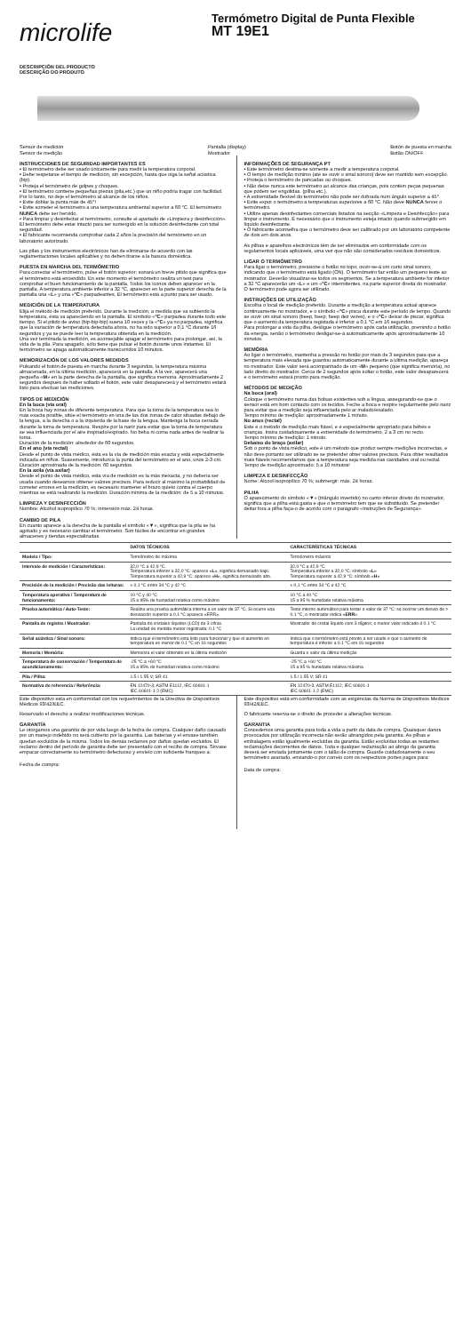microlife
Termómetro Digital de Punta Flexible
MT 19E1
DESCRIPCIÓN DEL PRODUCTO
DESCRIÇÃO DO PRODUTO
Sensor de medición
Sensor de medição Pantalla (display)
Mostrador Botón de puesta en marcha
Botão ON/OFF
INSTRUCCIONES DE SEGURIDAD IMPORTANTES ES
• El termómetro debe ser usado únicamente para medir la temperatura corporal.
• Debe respetarse el tiempo de medición, sin excepción, hasta que oiga la señal acústica (bip).
• Proteja el termómetro de golpes y choques.
• El termómetro contiene pequeñas piezas (pila,etc.) que un niño podría tragar con facilidad. Por lo tanto, no deje el termómetro al alcance de los niños.
• Evite doblar la punta más de 45°!
• Evite someter el termómetro a una temperatura ambiental superior a 60 °C. El termómetro NUNCA debe ser hervido.
• Para limpiar y desinfectar el termómetro, consulte el apartado de «Limpieza y desinfección». El termómetro debe estar intacto para ser sumergido en la solución desinfectante con total seguridad.
• El fabricante recomienda comprobar cada 2 años la precisión del termómetro en un laboratorio autorizado.
Las pilas y los instrumentos electrónicos han de eliminarse de acuerdo con las reglamentaciones locales aplicables y no deben tirarse a la basura doméstica.
PUESTA EN MARCHA DEL TERMÓMETRO
Para conectar el termómetro, pulse el botón superior; sonará un breve pitido que significa que el termómetro está encendido. En este momento el termómetro realiza un test para comprobar el buen funcionamiento de la pantalla. Todos los iconos deben aparecer en la pantalla. A temperatura ambiente inferior a 32 °C, aparecen en la parte superior derecha de la pantalla una «L» y una «°C» parpadeantes. El termómetro está a punto para ser usado.
MEDICIÓN DE LA TEMPERATURA
Elija el método de medición preferido. Durante la medición, a medida que va subiendo la temperatura, ésta va apareciendo en la pantalla. El símbolo «°C» parpadea durante todo este tiempo. Si el pitido de aviso (bip-bip-bip) suena 10 veces y la «°C» ya no parpadea, significa que la variación de temperatura detectada ahora, no ha sido superior a 0,1 °C durante 16 segundos y ya se puede leer la temperatura obtenida en la medición.
Una vez terminada la medición, es aconsejable apagar el termómetro para prolongar, así, la vida de la pila. Para apagarlo, sólo tiene que pulsar el botón durante unos instantes. El termómetro se apaga automáticamente transcurridos 10 minutos.
MEMORIZACIÓN DE LOS VALORES MEDIDOS
Pulsando el botón de puesta en marcha durante 3 segundos, la temperatura máxima almacenada, en la última medición, aparecerá en la pantalla. A la vez, aparecerá una pequeña «M» en la parte derecha de la pantalla, que significa memoria. Aproximadamente 2 segundos después de haber soltado el botón, este valor desaparecerá y el termómetro estará listo para efectuar las mediciones.
TIPOS DE MEDICIÓN
En la boca (vía oral)
En la boca hay zonas de diferente temperatura. Para que la toma de la temperatura sea lo más exacta posible, sitúe el termómetro en una de las dos zonas de calor situadas debajo de la lengua, a la derecha o a la izquierda de la base de la lengua. Mantenga la boca cerrada durante la toma de temperatura. Respire por la nariz para evitar que la toma de temperatura se vea influenciada por el aire inspirado/expirado. No beba ni coma nada antes de realizar la toma.
Duración de la medición: alrededor de 60 segundos.
En el ano (vía rectal)
Desde el punto de vista médico, ésta es la vía de medición más exacta y está especialmente indicada en niños. Suavemente, introduzca la punta del termómetro en el ano, unos 2-3 cm. Duración aproximada de la medición: 60 segundos.
En la axila (vía axilar)
Desde el punto de vista médico, esta vía de medición es la más inexacta, y no debería ser usada cuando deseamos obtener valores precisos. Para reducir al máximo la probabilidad de cometer errores en la medición, es necesario mantener el brazo quieto contra el cuerpo mientras se está realizando la medición. Duración mínima de la medición: de 5 a 10 minutos.
LIMPIEZA Y DESINFECCIÓN
Nombre: Alcohol isopropílico 70 %; inmersión máx. 24 horas.
CAMBIO DE PILA
En cuanto aparece a la derecha de la pantalla el símbolo «▼», significa que la pila se ha agotado y es necesario cambiar el termómetro. Son fáciles de encontrar en grandes almacenes y tiendas especializadas.
INFORMAÇÕES DE SEGURANÇA PT
• Este termómetro destina-se sómente a medir a temperatura corporal.
• O tempo de medição mínimo (até se ouvir o sinal sonoro) deve ser mantido sem excepção.
• Proteja o termómetro de pancadas ou choques.
• Não deixe nunca este termómetro ao alcance das crianças, pois contém peças pequenas que podem ser engolidas. (pilha etc.).
• A extremidade flexível do termómetro não pode ser dobrada num ângulo superior a 45°.
• Evite expor o termómetro a temperaturas superiores a 60 °C. Não deve NUNCA ferver o termómetro.
• Utilize apenas desinfectantes comerciais listados na secção «Limpeza e Desinfecção» para limpar o instrumento. É necessário que o instrumento esteja intacto quando submergido em líquido desinfectante.
• O fabricante aconselha que o termómetro deve ser calibrado por um laboratório competente de dois em dois anos.
As pilhas e aparelhos electrónicos têm de ser eliminados em conformidade com os regulamentos locais aplicáveis, uma vez que não são considerados resíduos domésticos.
LIGAR O TERMÓMETRO
Para ligar o termómetro, pressione o botão no topo; ouvir-se-á um curto sinal sonoro, indicando que o termómetro está ligado (ON). O termómetro faz então um pequeno teste ao mostrador. Deverão visualizar-se todos os segmentos. Se a temperatura ambiente for inferior a 32 °C aparecerão um «L» e um «°C» intermitentes, na parte superior direita do mostrador. O termómetro pode agora ser utilizado.
INSTRUÇÕES DE UTILIZAÇÃO
Escolha o local de medição preferido. Durante a medição a temperatura actual aparece continuamente no mostrador, e o símbolo «°C» pisca durante este período de tempo. Quando se ouvir um sinal sonoro (beep, beep, beep dez vezes), e o «°C» deixar de piscar, significa que o aumento da temperatura registada é inferior a 0.1 °C em 16 segundos.
Para prolongar a vida da pilha, desligue o termómetro após cada utilização, premindo o botão da energia, senão o termómetro desligar-se-á automaticamente após aproximadamente 10 minutos.
MEMÓRIA
Ao ligar o termómetro, mantenha a pressão no botão por mais de 3 segundos para que a temperatura mais elevada que guardou automaticamente durante a ultima medição, apareça no mostrador. Este valor será acompanhado de um «M» pequeno (que significa memória), no lado direito do mostrador. Cerca de 2 segundos após soltar o botão, este valor desaparecerá e o termómetro estará pronto para medição.
MÉTODOS DE MEDIÇÃO
Na boca (oral)
Coloque o termómetro numa das bolsas existentes sob a língua, assegurando-se que o sensor está em bom contacto com os tecidos. Feche a boca e respire regularmente pelo nariz para evitar que a medição seja influenciada pelo ar inalado/exalado.
Tempo mínimo de medição: aproximadamente 1 minuto.
No anus (rectal)
Este é o método de medição mais fiável, e é especialmente apropriado para bébés e crianças. Insira cuidadosamente a extremidade do termómetro, 2 a 3 cm no recto.
Tempo mínimo de medição: 1 minuto.
Debaixo do braço (axilar)
Sob o ponto de vista médico, este é um método que produz sempre medições incorrectas, e não deve portanto ser utilizado se se pretender obter valores precisos. Para obter resultados mais fiáveis recomendamos que a temperatura seja medida nas cavidades oral ou rectal.
Tempo de medição aproximado: 5 a 10 minutos!
LIMPEZA E DESINFECÇÃO
Nome: Álcool isopropílico 70 %; submergir: máx. 24 horas.
PILHA
O aparecimento do símbolo «▼» (triângulo invertido) no canto inferior direito do mostrador, significa que a pilha está gasta e que o termómetro tem que se substituido. Se pretender deitar fora a pilha faça-o de acordo com o parágrafo «Instruções de Segurança».
| | DATOS TÉCNICOS | CARACTERÍSTICAS TÉCNICAS |
| --- | --- | --- |
| Modelo / Tipo: | Termómetro de máxima | Termómetro-máximo |
| Intervalo de medición / Características: | 32,0 °C a 42,9 °C. Temperatura inferior a 32,0 °C: aparece « L », significa demasiado bajo. Temperatura superior a 42,9 °C: aparece « H », significa demasiado alto. | 32,0 °C a 42,9 °C Temperatura inferior a 32,0 °C: símbolo « L » Temperatura superior a 42,9 °C: símbolo « H » |
| Precisión de la medición / Precisão das leituras: | ± 0,1 °C entre 34 °C y 42 °C | ± 0,1 °C entre 34 °C e 42 °C |
| Temperatura operativa / Temperatura de funcionamento: | 10 °C y 40 °C 15 a 95% de humedad relativa como máximo | 10 °C a 40 °C 15 a 95 % humidade relativa máxima |
| Prueba automática / Auto-Teste: | Realiza una prueba automática interna a un valor de 37 °C. Si ocurre una desviación superior a 0.1 °C aparece «ERR». | Teste interno automático para testar o valor de 37 °C: se ocorrer um desvio de > 0.1 °C, o mostrador indica « ERR ». |
| Pantalla de registro / Mostrador: | Pantalla de cristales líquidos (LCD) de 3 cifras. La unidad de medida menor registrada: 0.1 °C | Mostrador de cristal líquido com 3 dígitos; o menor valor indicado é 0.1 °C |
| Señal acústica / Sinal sonoro: | Indica que el termómetro esta listo para funcionar y que el aumento en temperatura es menor de 0.1 °C en 16 segundos | Indica que o termómetro está pronto a ser usado e que o aumento de temperatura é inferior a 0.1 °C em 16 segundos |
| Memoria / Memória: | Memoriza el valor obtenido en la última medición | Guarda o valor da última medição |
| Temperatura de conservación / Temperatura de acondicionamento: | -25 °C a +60 °C 15 a 95% de humedad relativa como máximo | -25 °C a +60 °C 15 a 95 % humidade relativa máxima |
| Pila / Pilha: | 1.5 / 1.55 V; SR 41 | 1.5 / 1.55 V; SR 41 |
| Normativa de referencia / Referência: | EN 12470-3; ASTM E1112, IEC 60601-1 IEC 60601-1-2 (EMC) | EN 12470-3; ASTM E1112, IEC 60601-1 IEC 60601-1-2 (EMC) |
Este dispositivo esta en conformidad con los requerimientos de la Directiva de Dispositivos Médicos 93/42/EEC.
Reservado el derecho a realizar modificaciones técnicas.
GARANTÍA
Le otorgamos una garantía de por vida luego de la fecha de compra. Cualquier daño causado por un manejo indebido no será cubierto por la garantía. Las baterías y el envase también quedan excluidos de la misma. Todos los demás reclamos por daños quedan excluidos. El reclamo dentro del período de garantía debe ser presentado con el recibo de compra. Sírvase empacar correctamente su termómetro defectuoso y envíelo con suficiente franqueo a:
Fecha de compra:
Este dispositivo está em conformidade com as exigências da Norma de Dispositivos Médicos 93/42/EEC.
O fabricante reserva-se o direito de proceder a alterações técnicas.
GARANTIA
Concedemos uma garantia para toda a vida a partir da data de compra. Quaisquer danos provocados por utilização incorrecta não serão abrangidos pela garantia. As pilhas e embalagens estão igualmente excluídas da garantia. Estão excluídas todas as restantes reclamações decorrentes de danos. Toda e qualquer reclamação ao abrigo da garantia deverá ser enviada juntamente com o talão de compra. Guarde cuidadosamente o seu termómetro avariado, enviando-o por correio com os respectivos portes pagos para:
Data de compra: